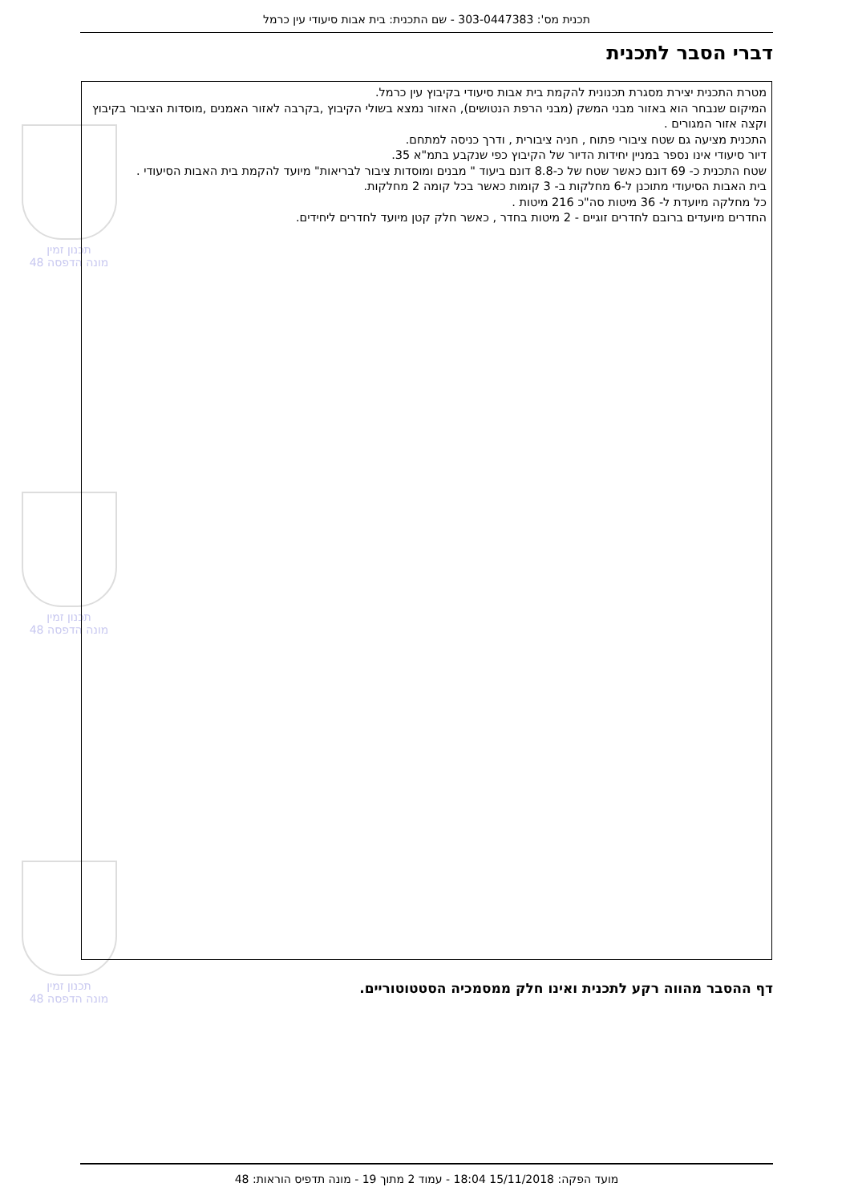תכנית מס': 303-0447383 - שם התכנית: בית אבות סיעודי עין כרמל
דברי הסבר לתכנית
תכנון זמין
מונה הדפסה 48
תכנון זמין
מונה הדפסה 48
תכנון זמין
מונה הדפסה 48
מטרת התכנית יצירת מסגרת תכנונית להקמת בית אבות סיעודי בקיבוץ עין כרמל.
המיקום שנבחר הוא באזור מבני המשק (מבני הרפת הנטושים), האזור נמצא בשולי הקיבוץ ,בקרבה לאזור האמנים ,מוסדות הציבור בקיבוץ וקצה אזור המגורים .
התכנית מציעה גם שטח ציבורי פתוח , חניה ציבורית , ודרך כניסה למתחם.
דיור סיעודי אינו נספר במניין יחידות הדיור של הקיבוץ כפי שנקבע בתמ"א 35.
שטח התכנית כ- 69 דונם כאשר שטח של כ-8.8 דונם ביעוד " מבנים ומוסדות ציבור לבריאות" מיועד להקמת בית האבות הסיעודי .
בית האבות הסיעודי מתוכנן ל-6 מחלקות ב- 3 קומות כאשר בכל קומה 2 מחלקות.
כל מחלקה מיועדת ל- 36 מיטות סה"כ 216 מיטות .
החדרים מיועדים ברובם לחדרים זוגיים - 2 מיטות בחדר , כאשר חלק קטן מיועד לחדרים ליחידים.
דף ההסבר מהווה רקע לתכנית ואינו חלק ממסמכיה הסטטוטוריים.
מועד הפקה: 15/11/2018 18:04 - עמוד 2 מתוך 19 - מונה תדפיס הוראות: 48